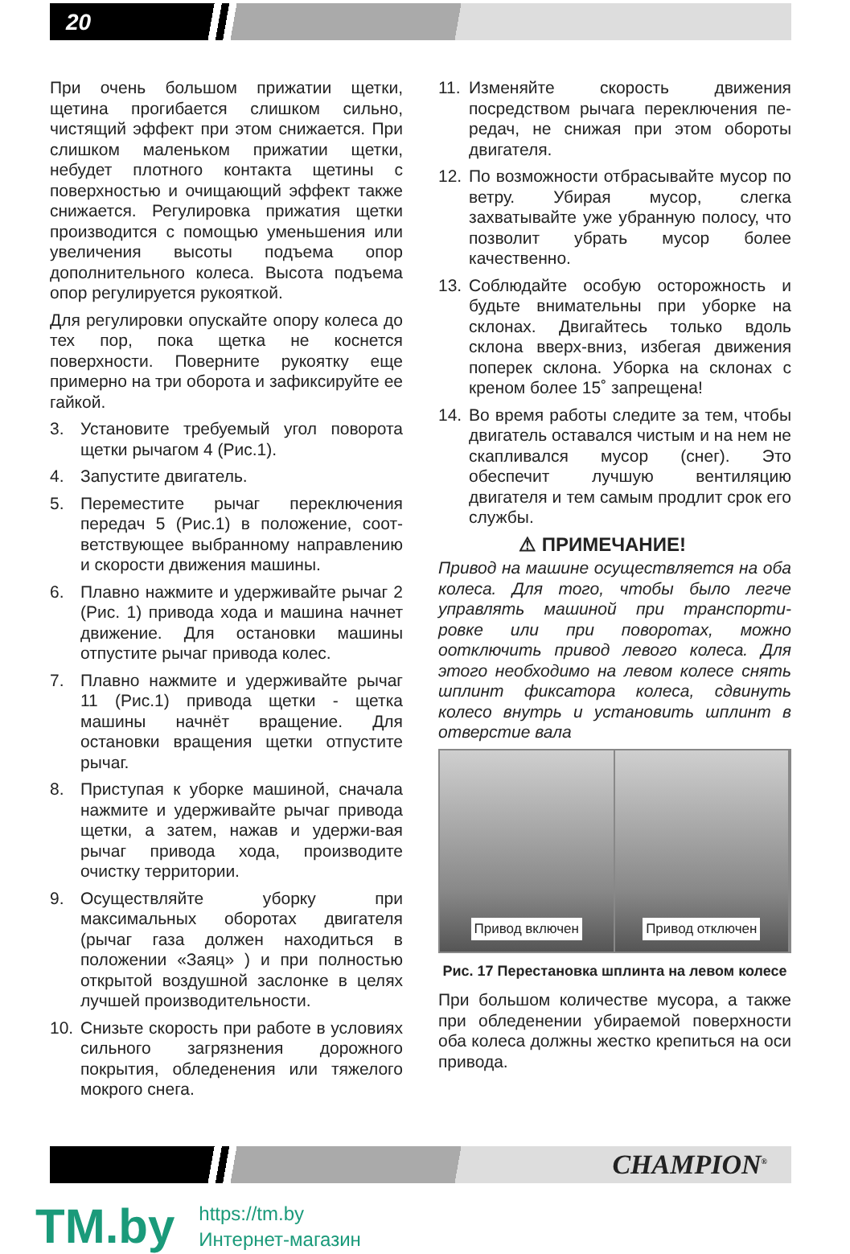20
При очень большом прижатии щетки, щетина прогибается слишком сильно, чистящий эффект при этом снижается. При слишком маленьком прижатии щетки, небудет плотного контакта щетины с поверхностью и очищающий эффект также снижается. Регулировка прижатия щетки производится с помощью уменьшения или увеличения высоты подъема опор дополнительного колеса. Высота подъема опор регулируется рукояткой.
Для регулировки опускайте опору колеса до тех пор, пока щетка не коснется поверхности. Поверните рукоятку еще примерно на три оборота и зафиксируйте ее гайкой.
3. Установите требуемый угол поворота щетки рычагом 4 (Рис.1).
4. Запустите двигатель.
5. Переместите рычаг переключения передач 5 (Рис.1) в положение, соот-ветствующее выбранному направлению и скорости движения машины.
6. Плавно нажмите и удерживайте рычаг 2 (Рис. 1) привода хода и машина начнет движение. Для остановки машины отпустите рычаг привода колес.
7. Плавно нажмите и удерживайте рычаг 11 (Рис.1) привода щетки - щетка машины начнёт вращение. Для остановки вращения щетки отпустите рычаг.
8. Приступая к уборке машиной, сначала нажмите и удерживайте рычаг привода щетки, а затем, нажав и удержи-вая рычаг привода хода, производите очистку территории.
9. Осуществляйте уборку при максимальных оборотах двигателя (рычаг газа должен находиться в положении «Заяц» ) и при полностью открытой воздушной заслонке в целях лучшей производительности.
10. Снизьте скорость при работе в условиях сильного загрязнения дорожного покрытия, обледенения или тяжелого мокрого снега.
11. Изменяйте скорость движения посредством рычага переключения пе- редач, не снижая при этом обороты двигателя.
12. По возможности отбрасывайте мусор по ветру. Убирая мусор, слегка захватывайте уже убранную полосу, что позволит убрать мусор более качественно.
13. Соблюдайте особую осторожность и будьте внимательны при уборке на склонах. Двигайтесь только вдоль склона вверх-вниз, избегая движения поперек склона. Уборка на склонах с креном более 15˚ запрещена!
14. Во время работы следите за тем, чтобы двигатель оставался чистым и на нем не скапливался мусор (снег). Это обеспечит лучшую вентиляцию двигателя и тем самым продлит срок его службы.
⚠ ПРИМЕЧАНИЕ!
Привод на машине осуществляется на оба колеса. Для того, чтобы было легче управлять машиной при транспорти-ровке или при поворотах, можно оотключить привод левого колеса. Для этого необходимо на левом колесе снять шплинт фиксатора колеса, сдвинуть колесо внутрь и установить шплинт в отверстие вала
Привод включен Привод отключен
Рис. 17 Перестановка шплинта на левом колесе
При большом количестве мусора, а также при обледенении убираемой поверхности оба колеса должны жестко крепиться на оси привода.
CHAMPION<sup>®</sup>
TM.by
https://tm.by
Интернет-магазин